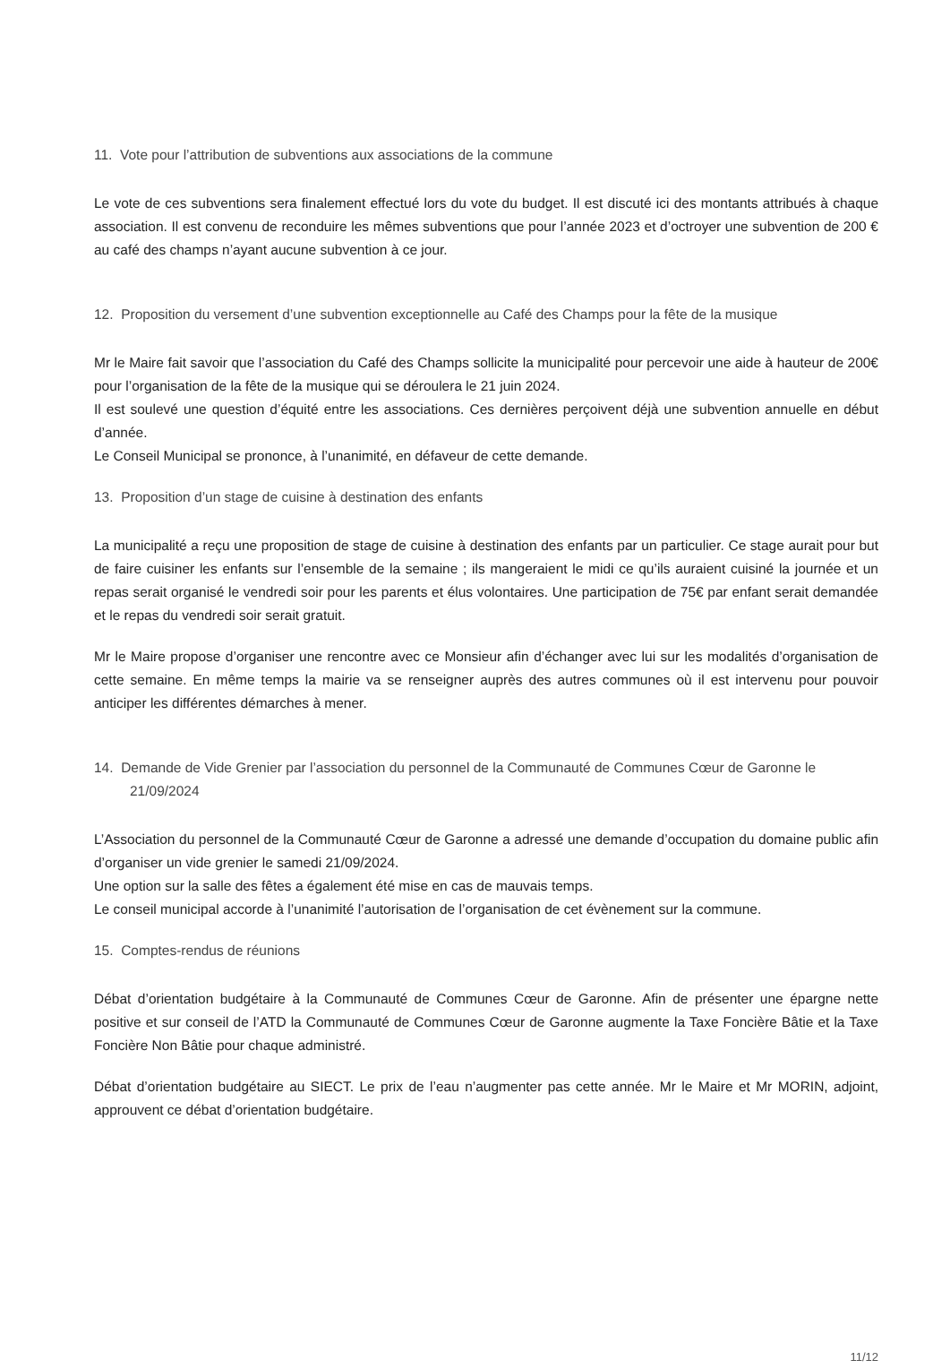11. Vote pour l’attribution de subventions aux associations de la commune
Le vote de ces subventions sera finalement effectué lors du vote du budget. Il est discuté ici des montants attribués à chaque association. Il est convenu de reconduire les mêmes subventions que pour l’année 2023 et d’octroyer une subvention de 200 € au café des champs n’ayant aucune subvention à ce jour.
12. Proposition du versement d’une subvention exceptionnelle au Café des Champs pour la fête de la musique
Mr le Maire fait savoir que l’association du Café des Champs sollicite la municipalité pour percevoir une aide à hauteur de 200€ pour l’organisation de la fête de la musique qui se déroulera le 21 juin 2024.
Il est soulevé une question d’équité entre les associations. Ces dernières perçoivent déjà une subvention annuelle en début d’année.
Le Conseil Municipal se prononce, à l’unanimité, en défaveur de cette demande.
13. Proposition d’un stage de cuisine à destination des enfants
La municipalité a reçu une proposition de stage de cuisine à destination des enfants par un particulier. Ce stage aurait pour but de faire cuisiner les enfants sur l’ensemble de la semaine ; ils mangeraient le midi ce qu’ils auraient cuisiné la journée et un repas serait organisé le vendredi soir pour les parents et élus volontaires. Une participation de 75€ par enfant serait demandée et le repas du vendredi soir serait gratuit.
Mr le Maire propose d’organiser une rencontre avec ce Monsieur afin d’échanger avec lui sur les modalités d’organisation de cette semaine. En même temps la mairie va se renseigner auprès des autres communes où il est intervenu pour pouvoir anticiper les différentes démarches à mener.
14. Demande de Vide Grenier par l’association du personnel de la Communauté de Communes Cœur de Garonne le 21/09/2024
L’Association du personnel de la Communauté Cœur de Garonne a adressé une demande d’occupation du domaine public afin d’organiser un vide grenier le samedi 21/09/2024.
Une option sur la salle des fêtes a également été mise en cas de mauvais temps.
Le conseil municipal accorde à l’unanimité l’autorisation de l’organisation de cet évènement sur la commune.
15. Comptes-rendus de réunions
Débat d’orientation budgétaire à la Communauté de Communes Cœur de Garonne. Afin de présenter une épargne nette positive et sur conseil de l’ATD la Communauté de Communes Cœur de Garonne augmente la Taxe Foncière Bâtie et la Taxe Foncière Non Bâtie pour chaque administré.
Débat d’orientation budgétaire au SIECT. Le prix de l’eau n’augmenter pas cette année. Mr le Maire et Mr MORIN, adjoint, approuvent ce débat d’orientation budgétaire.
11/12